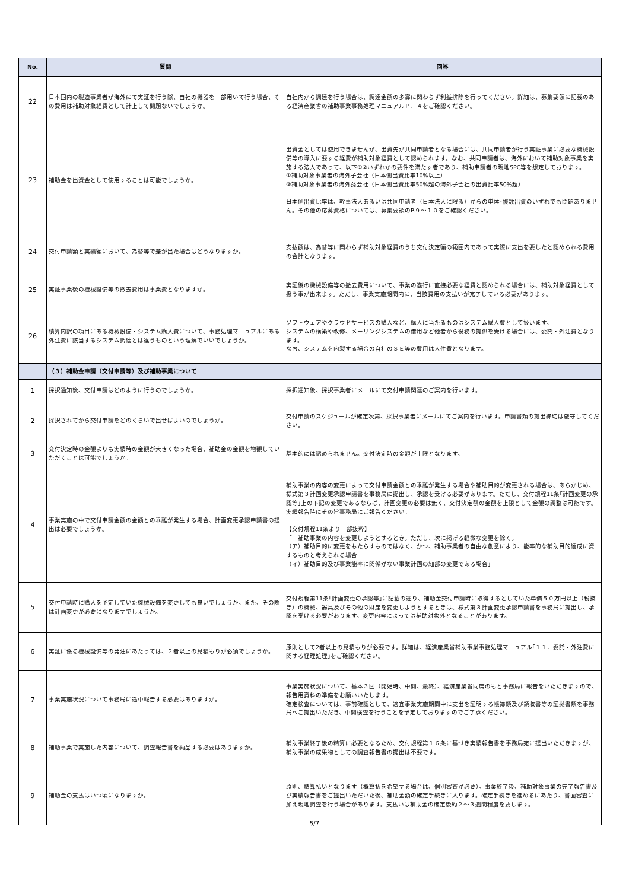| No. | 質問 | 回答 |
| --- | --- | --- |
| 22 | 日本国内の製造事業者が海外にて実証を行う際、自社の機器を一部用いて行う場合、その費用は補助対象経費として計上して問題ないでしょうか。 | 自社内から調達を行う場合は、調達金額の多寡に関わらず利益排除を行ってください。詳細は、募集要領に記載のある経済産業省の補助事業事務処理マニュアルＰ．４をご確認ください。 |
| 23 | 補助金を出資金として使用することは可能でしょうか。 | 出資金としては使用できませんが、出資先が共同申請者となる場合には、共同申請者が行う実証事業に必要な機械設備等の導入に要する経費が補助対象経費として認められます。なお、共同申請者は、海外において補助対象事業を実施する法人であって、以下①②いずれかの要件を満たす者であり、補助申請者の現地SPC等を想定しております。 ①補助対象事業者の海外子会社（日本側出資比率10%以上） ②補助対象事業者の海外孫会社（日本側出資比率50%超の海外子会社の出資比率50%超） 日本側出資比率は、幹事法人あるいは共同申請者（日本法人に限る）からの単体･複数出資のいずれでも問題ありません。その他の応募資格については、募集要領のP.９～１０をご確認ください。 |
| 24 | 交付申請額と実績額において、為替等で差が出た場合はどうなりますか。 | 支払額は、為替等に関わらず補助対象経費のうち交付決定額の範囲内であって実際に支出を要したと認められる費用の合計となります。 |
| 25 | 実証事業後の機械設備等の撤去費用は事業費となりますか。 | 実証後の機械設備等の撤去費用について、事業の遂行に直接必要な経費と認められる場合には、補助対象経費として扱う事が出来ます。ただし、事業実施期間内に、当該費用の支払いが完了している必要があります。 |
| 26 | 積算内訳の項目にある機械設備・システム購入費について、事務処理マニュアルにある外注費に該当するシステム調達とは違うものという理解でいいでしょうか。 | ソフトウェアやクラウドサービスの購入など、購入に当たるものはシステム購入費として扱います。 システムの構築や改修、メーリングシステムの借用など他者から役務の提供を受ける場合には、委託・外注費となります。 なお、システムを内製する場合の自社のＳＥ等の費用は人件費となります。 |
| | （３）補助金申請（交付申請等）及び補助事業について | |
| 1 | 採択通知後、交付申請はどのように行うのでしょうか。 | 採択通知後、採択事業者にメールにて交付申請関連のご案内を行います。 |
| 2 | 採択されてから交付申請をどのくらいで出せばよいのでしょうか。 | 交付申請のスケジュールが確定次第、採択事業者にメールにてご案内を行います。申請書類の提出締切は厳守してください。 |
| 3 | 交付決定時の金額よりも実績時の金額が大きくなった場合、補助金の金額を増額していただくことは可能でしょうか。 | 基本的には認められません。交付決定時の金額が上限となります。 |
| 4 | 事業実施の中で交付申請金額の金額との乖離が発生する場合、計画変更承認申請書の提出は必要でしょうか。 | 補助事業の内容の変更によって交付申請金額との乖離が発生する場合や補助目的が変更される場合は、あらかじめ、様式第３計画変更承認申請書を事務局に提出し、承認を受ける必要があります。ただし、交付規程11条｢計画変更の承認等｣上の下記の変更であるならば、計画変更の必要は無く、交付決定額の金額を上限として金額の調整は可能です。実績報告時にその旨事務局にご報告ください。 【交付規程11条より一部抜粋】 「ー補助事業の内容を変更しようとするとき。ただし、次に掲げる軽微な変更を除く。 （ア）補助目的に変更をもたらすものではなく、かつ、補助事業者の自由な創意により、能率的な補助目的達成に資するものと考えられる場合 （イ）補助目的及び事業能率に関係がない事業計画の細部の変更である場合」 |
| 5 | 交付申請時に購入を予定していた機械設備を変更しても良いでしょうか。また、その際は計画変更が必要になりますでしょうか。 | 交付規程第11条｢計画変更の承認等｣に記載の通り、補助金交付申請時に取得するとしていた単価５０万円以上（税抜き）の機械、器具及びその他の財産を変更しようとするときは、様式第３計画変更承認申請書を事務局に提出し、承認を受ける必要があります。変更内容によっては補助対象外となることがあります。 |
| 6 | 実証に係る機械設備等の発注にあたっては、２者以上の見積もりが必須でしょうか。 | 原則として2者以上の見積もりが必要です。詳細は、経済産業省補助事業事務処理マニュアル｢１１．委託・外注費に関する経理処理｣をご確認ください。 |
| 7 | 事業実施状況について事務局に途中報告する必要はありますか。 | 事業実施状況について、基本３回（開始時、中間、最終）、経済産業省同席のもと事務局に報告をいただきますので、報告用資料の準備をお願いいたします。 確定検査については、事前確認として、適宜事業実施期間中に支出を証明する帳簿類及び領収書等の証拠書類を事務局へご提出いただき、中間検査を行うことを予定しておりますのでご了承ください。 |
| 8 | 補助事業で実施した内容について、調査報告書を納品する必要はありますか。 | 補助事業終了後の精算に必要となるため、交付規程第１６条に基づき実績報告書を事務局宛に提出いただきますが、補助事業の成果物としての調査報告書の提出は不要です。 |
| 9 | 補助金の支払はいつ頃になりますか。 | 原則、精算払いとなります（概算払を希望する場合は、個別審査が必要）。事業終了後、補助対象事業の完了報告書及び実績報告書をご提出いただいた後、補助金額の確定手続きに入ります。確定手続きを進めるにあたり、書面審査に加え現地調査を行う場合があります。支払いは補助金の確定後約２～３週間程度を要します。 |
5/7